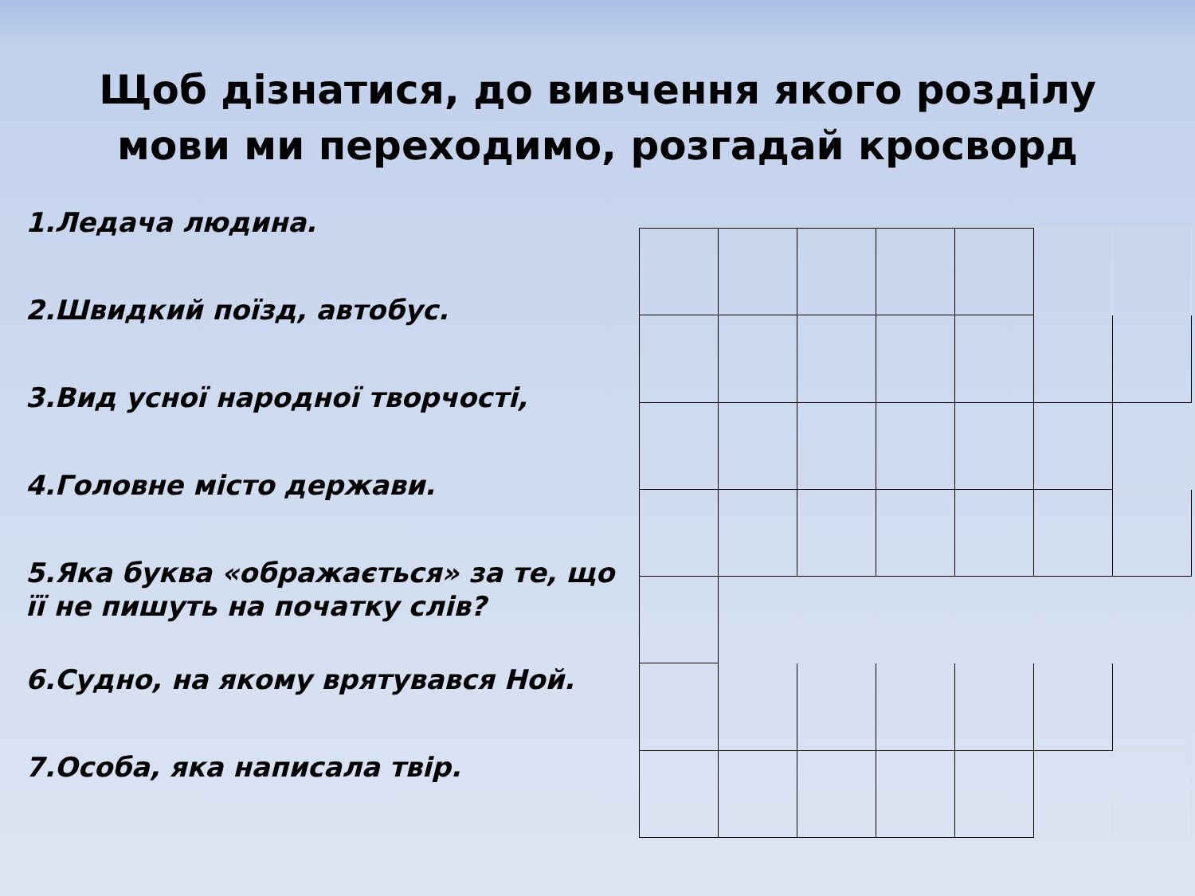Щоб дізнатися, до вивчення якого розділу
мови ми переходимо, розгадай кросворд
1.Ледача людина.
2.Швидкий поїзд, автобус.
3.Вид усної народної творчості,
4.Головне місто держави.
5.Яка буква «ображається» за те, що її не пишуть на початку слів?
6.Судно, на якому врятувався Ной.
7.Особа, яка написала твір.